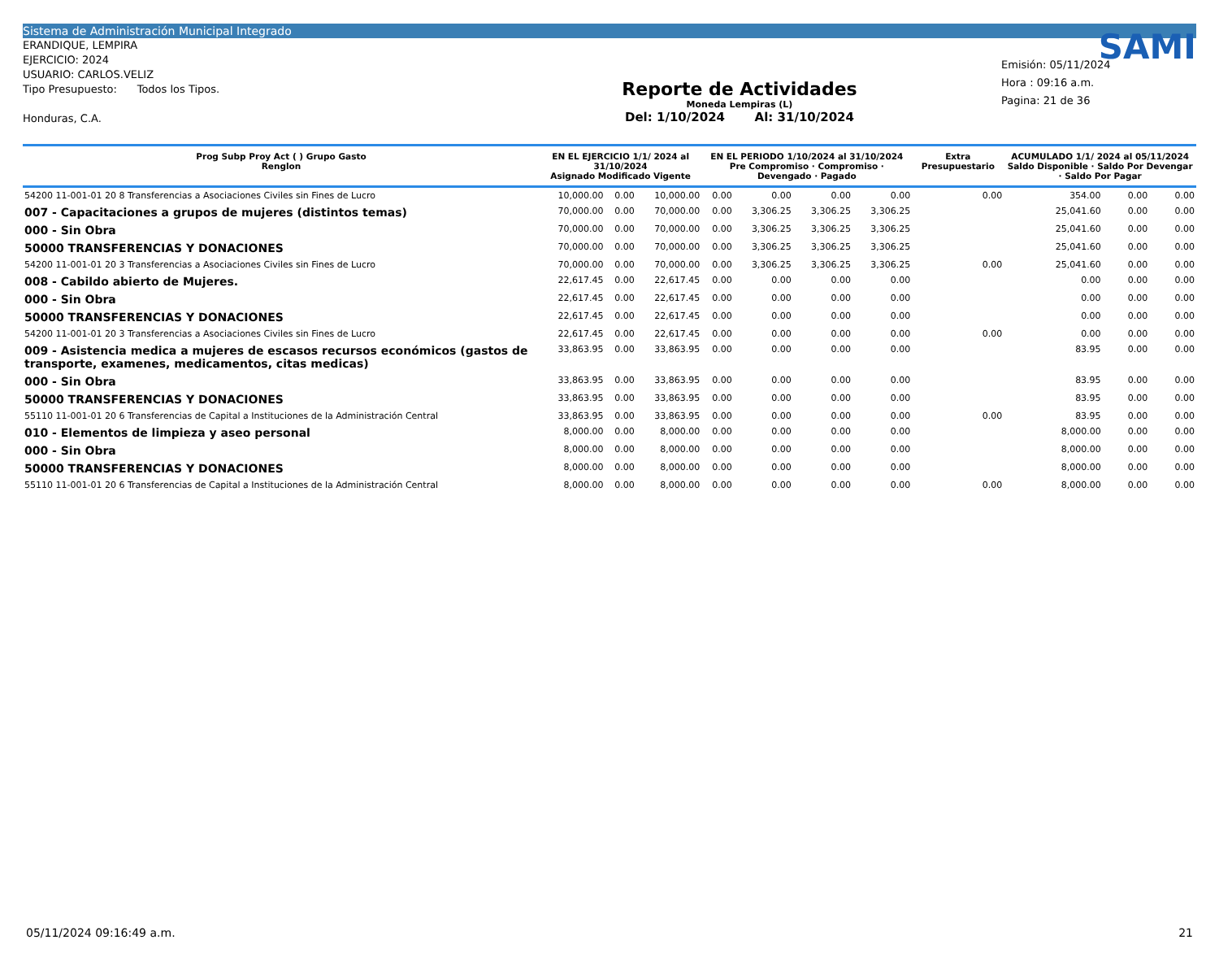Sistema de Administración Municipal Integrado
ERANDIQUE, LEMPIRA
EJERCICIO: 2024
USUARIO: CARLOS.VELIZ
Tipo Presupuesto: Todos los Tipos.
Honduras, C.A.
Reporte de Actividades
Moneda Lempiras (L)
Del: 1/10/2024 Al: 31/10/2024
SAMI
Emisión: 05/11/2024
Hora : 09:16 a.m.
Pagina: 21 de 36
| Prog Subp Proy Act ( ) Grupo Gasto Renglon | EN EL EJERCICIO 1/1/ 2024 al 31/10/2024 Asignado Modificado Vigente | | | EN EL PERIODO 1/10/2024 al 31/10/2024 Pre Compromiso · Compromiso · Devengado · Pagado | | | | Extra Presupuestario | ACUMULADO 1/1/ 2024 al 05/11/2024 Saldo Disponible · Saldo Por Devengar · Saldo Por Pagar | | |
| --- | --- | --- | --- | --- | --- | --- | --- | --- | --- | --- | --- |
| 54200 11-001-01 20 8 Transferencias a Asociaciones Civiles sin Fines de Lucro | 10,000.00 | 0.00 | 10,000.00 | 0.00 | 0.00 | 0.00 | 0.00 | 0.00 | 354.00 | 0.00 | 0.00 |
| 007 - Capacitaciones a grupos de mujeres (distintos temas) | 70,000.00 | 0.00 | 70,000.00 | 0.00 | 3,306.25 | 3,306.25 | 3,306.25 | | 25,041.60 | 0.00 | 0.00 |
| 000 - Sin Obra | 70,000.00 | 0.00 | 70,000.00 | 0.00 | 3,306.25 | 3,306.25 | 3,306.25 | | 25,041.60 | 0.00 | 0.00 |
| 50000 TRANSFERENCIAS Y DONACIONES | 70,000.00 | 0.00 | 70,000.00 | 0.00 | 3,306.25 | 3,306.25 | 3,306.25 | | 25,041.60 | 0.00 | 0.00 |
| 54200 11-001-01 20 3 Transferencias a Asociaciones Civiles sin Fines de Lucro | 70,000.00 | 0.00 | 70,000.00 | 0.00 | 3,306.25 | 3,306.25 | 3,306.25 | 0.00 | 25,041.60 | 0.00 | 0.00 |
| 008 - Cabildo abierto de Mujeres. | 22,617.45 | 0.00 | 22,617.45 | 0.00 | 0.00 | 0.00 | 0.00 | | 0.00 | 0.00 | 0.00 |
| 000 - Sin Obra | 22,617.45 | 0.00 | 22,617.45 | 0.00 | 0.00 | 0.00 | 0.00 | | 0.00 | 0.00 | 0.00 |
| 50000 TRANSFERENCIAS Y DONACIONES | 22,617.45 | 0.00 | 22,617.45 | 0.00 | 0.00 | 0.00 | 0.00 | | 0.00 | 0.00 | 0.00 |
| 54200 11-001-01 20 3 Transferencias a Asociaciones Civiles sin Fines de Lucro | 22,617.45 | 0.00 | 22,617.45 | 0.00 | 0.00 | 0.00 | 0.00 | 0.00 | 0.00 | 0.00 | 0.00 |
| 009 - Asistencia medica a mujeres de escasos recursos económicos (gastos de transporte, examenes, medicamentos, citas medicas) | 33,863.95 | 0.00 | 33,863.95 | 0.00 | 0.00 | 0.00 | 0.00 | | 83.95 | 0.00 | 0.00 |
| 000 - Sin Obra | 33,863.95 | 0.00 | 33,863.95 | 0.00 | 0.00 | 0.00 | 0.00 | | 83.95 | 0.00 | 0.00 |
| 50000 TRANSFERENCIAS Y DONACIONES | 33,863.95 | 0.00 | 33,863.95 | 0.00 | 0.00 | 0.00 | 0.00 | | 83.95 | 0.00 | 0.00 |
| 55110 11-001-01 20 6 Transferencias de Capital a Instituciones de la Administración Central | 33,863.95 | 0.00 | 33,863.95 | 0.00 | 0.00 | 0.00 | 0.00 | 0.00 | 83.95 | 0.00 | 0.00 |
| 010 - Elementos de limpieza y aseo personal | 8,000.00 | 0.00 | 8,000.00 | 0.00 | 0.00 | 0.00 | 0.00 | | 8,000.00 | 0.00 | 0.00 |
| 000 - Sin Obra | 8,000.00 | 0.00 | 8,000.00 | 0.00 | 0.00 | 0.00 | 0.00 | | 8,000.00 | 0.00 | 0.00 |
| 50000 TRANSFERENCIAS Y DONACIONES | 8,000.00 | 0.00 | 8,000.00 | 0.00 | 0.00 | 0.00 | 0.00 | | 8,000.00 | 0.00 | 0.00 |
| 55110 11-001-01 20 6 Transferencias de Capital a Instituciones de la Administración Central | 8,000.00 | 0.00 | 8,000.00 | 0.00 | 0.00 | 0.00 | 0.00 | 0.00 | 8,000.00 | 0.00 | 0.00 |
05/11/2024 09:16:49 a.m. 21